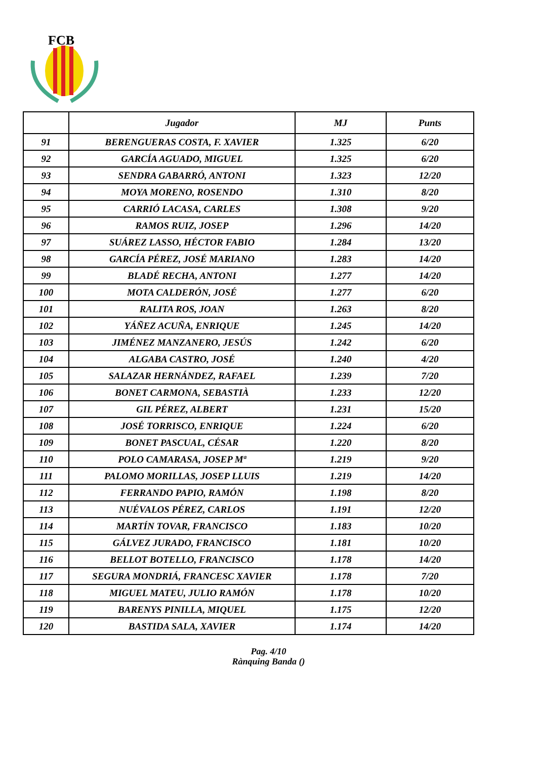FCB
| | Jugador | MJ | Punts |
| --- | --- | --- | --- |
| 91 | BERENGUERAS COSTA, F. XAVIER | 1.325 | 6/20 |
| 92 | GARCÍA AGUADO, MIGUEL | 1.325 | 6/20 |
| 93 | SENDRA GABARRÓ, ANTONI | 1.323 | 12/20 |
| 94 | MOYA MORENO, ROSENDO | 1.310 | 8/20 |
| 95 | CARRIÓ LACASA, CARLES | 1.308 | 9/20 |
| 96 | RAMOS RUIZ, JOSEP | 1.296 | 14/20 |
| 97 | SUÁREZ LASSO, HÉCTOR FABIO | 1.284 | 13/20 |
| 98 | GARCÍA PÉREZ, JOSÉ MARIANO | 1.283 | 14/20 |
| 99 | BLADÉ RECHA, ANTONI | 1.277 | 14/20 |
| 100 | MOTA CALDERÓN, JOSÉ | 1.277 | 6/20 |
| 101 | RALITA ROS, JOAN | 1.263 | 8/20 |
| 102 | YÁÑEZ ACUÑA, ENRIQUE | 1.245 | 14/20 |
| 103 | JIMÉNEZ MANZANERO, JESÚS | 1.242 | 6/20 |
| 104 | ALGABA CASTRO, JOSÉ | 1.240 | 4/20 |
| 105 | SALAZAR HERNÁNDEZ, RAFAEL | 1.239 | 7/20 |
| 106 | BONET CARMONA, SEBASTIÀ | 1.233 | 12/20 |
| 107 | GIL PÉREZ, ALBERT | 1.231 | 15/20 |
| 108 | JOSÉ TORRISCO, ENRIQUE | 1.224 | 6/20 |
| 109 | BONET PASCUAL, CÉSAR | 1.220 | 8/20 |
| 110 | POLO CAMARASA, JOSEP Mª | 1.219 | 9/20 |
| 111 | PALOMO MORILLAS, JOSEP LLUIS | 1.219 | 14/20 |
| 112 | FERRANDO PAPIO, RAMÓN | 1.198 | 8/20 |
| 113 | NUÉVALOS PÉREZ, CARLOS | 1.191 | 12/20 |
| 114 | MARTÍN TOVAR, FRANCISCO | 1.183 | 10/20 |
| 115 | GÁLVEZ JURADO, FRANCISCO | 1.181 | 10/20 |
| 116 | BELLOT BOTELLO, FRANCISCO | 1.178 | 14/20 |
| 117 | SEGURA MONDRIÁ, FRANCESC XAVIER | 1.178 | 7/20 |
| 118 | MIGUEL MATEU, JULIO RAMÓN | 1.178 | 10/20 |
| 119 | BARENYS PINILLA, MIQUEL | 1.175 | 12/20 |
| 120 | BASTIDA SALA, XAVIER | 1.174 | 14/20 |
Pag. 4/10
Rànquing Banda ()